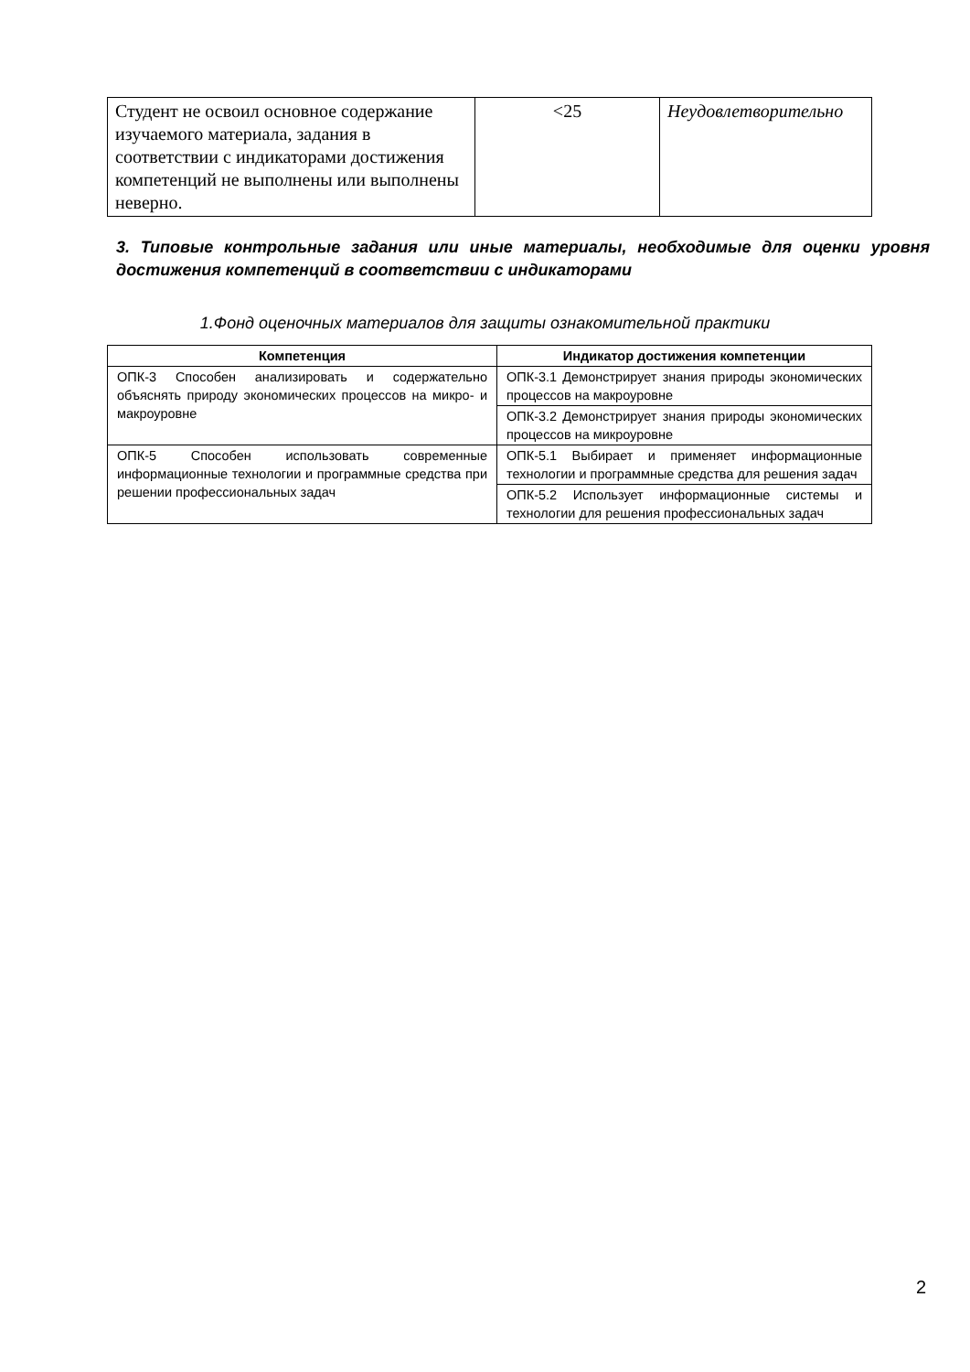| Студент не освоил основное содержание изучаемого материала, задания в соответствии с индикаторами достижения компетенций не выполнены или выполнены неверно. | <25 | Неудовлетворительно |
3. Типовые контрольные задания или иные материалы, необходимые для оценки уровня достижения компетенций в соответствии с индикаторами
1.Фонд оценочных материалов для защиты ознакомительной практики
| Компетенция | Индикатор достижения компетенции |
| --- | --- |
| ОПК-3 Способен анализировать и содержательно объяснять природу экономических процессов на микро- и макроуровне | ОПК-3.1 Демонстрирует знания природы экономических процессов на макроуровне |
| | ОПК-3.2 Демонстрирует знания природы экономических процессов на микроуровне |
| ОПК-5 Способен использовать современные информационные технологии и программные средства при решении профессиональных задач | ОПК-5.1 Выбирает и применяет информационные технологии и программные средства для решения задач |
| | ОПК-5.2 Использует информационные системы и технологии для решения профессиональных задач |
2